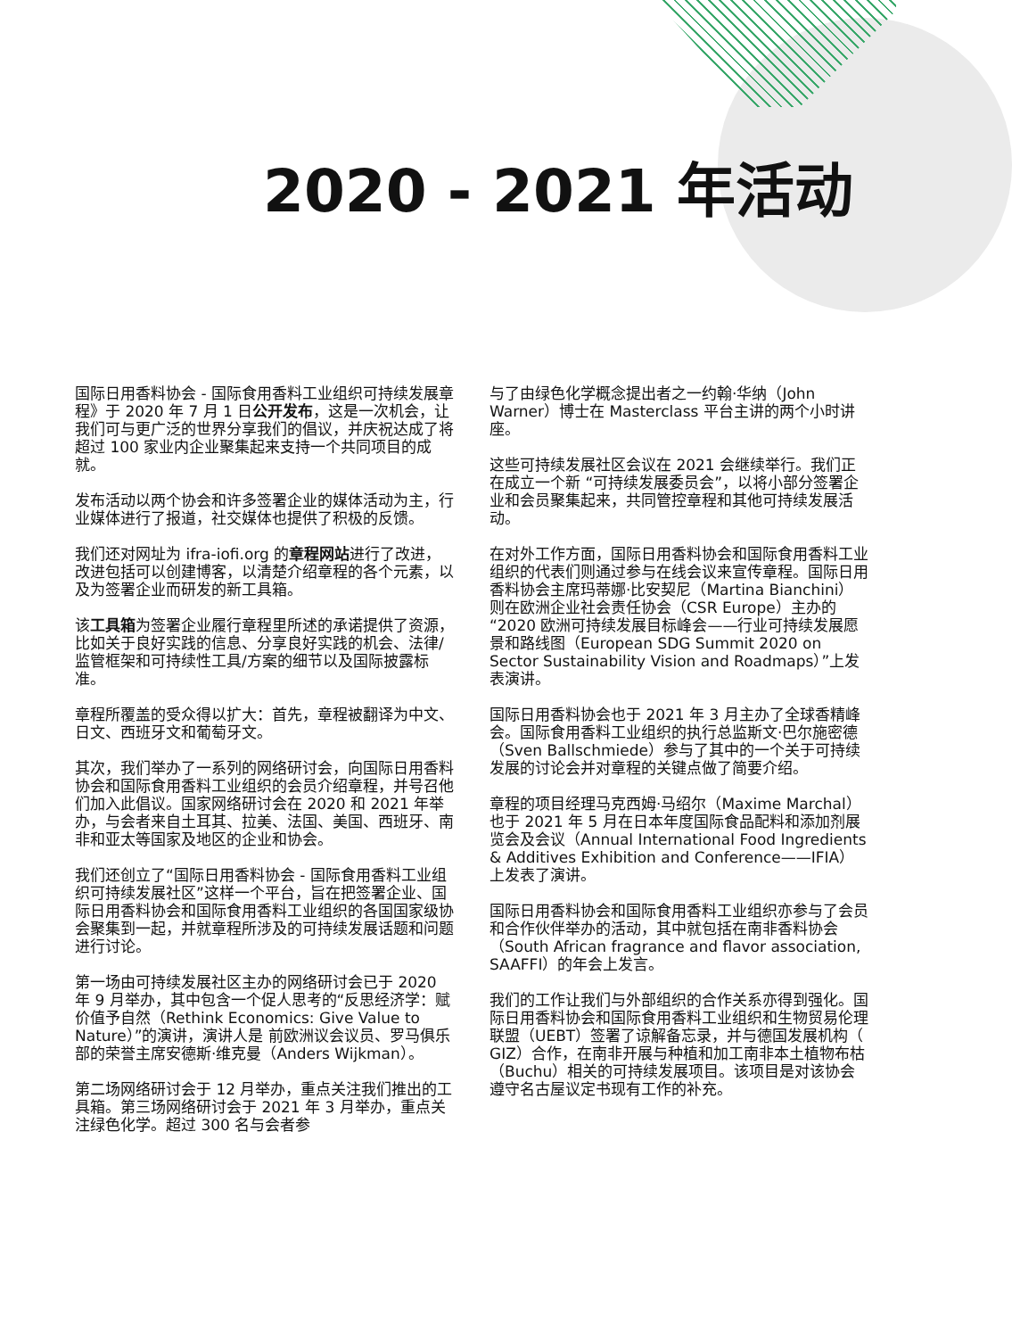2020 - 2021 年活动
国际日用香料协会 - 国际食用香料工业组织可持续发展章程》于 2020 年 7 月 1 日公开发布，这是一次机会，让我们可与更广泛的世界分享我们的倡议，并庆祝达成了将超过 100 家业内企业聚集起来支持一个共同项目的成就。
发布活动以两个协会和许多签署企业的媒体活动为主，行业媒体进行了报道，社交媒体也提供了积极的反馈。
我们还对网址为 ifra-iofi.org 的章程网站进行了改进，改进包括可以创建博客，以清楚介绍章程的各个元素，以及为签署企业而研发的新工具箱。
该工具箱为签署企业履行章程里所述的承诺提供了资源，比如关于良好实践的信息、分享良好实践的机会、法律/监管框架和可持续性工具/方案的细节以及国际披露标准。
章程所覆盖的受众得以扩大：首先，章程被翻译为中文、日文、西班牙文和葡萄牙文。
其次，我们举办了一系列的网络研讨会，向国际日用香料协会和国际食用香料工业组织的会员介绍章程，并号召他们加入此倡议。国家网络研讨会在 2020 和 2021 年举办，与会者来自土耳其、拉美、法国、美国、西班牙、南非和亚太等国家及地区的企业和协会。
我们还创立了“国际日用香料协会 - 国际食用香料工业组织可持续发展社区”这样一个平台，旨在把签署企业、国际日用香料协会和国际食用香料工业组织的各国国家级协会聚集到一起，并就章程所涉及的可持续发展话题和问题进行讨论。
第一场由可持续发展社区主办的网络研讨会已于 2020 年 9 月举办，其中包含一个促人思考的“反思经济学：赋价值予自然（Rethink Economics: Give Value to Nature）”的演讲，演讲人是 前欧洲议会议员、罗马俱乐部的荣誉主席安德斯·维克曼（Anders Wijkman）。
第二场网络研讨会于 12 月举办，重点关注我们推出的工具箱。第三场网络研讨会于 2021 年 3 月举办，重点关注绿色化学。超过 300 名与会者参
与了由绿色化学概念提出者之一约翰·华纳（John Warner）博士在 Masterclass 平台主讲的两个小时讲座。
这些可持续发展社区会议在 2021 会继续举行。我们正在成立一个新 “可持续发展委员会”，以将小部分签署企业和会员聚集起来，共同管控章程和其他可持续发展活动。
在对外工作方面，国际日用香料协会和国际食用香料工业组织的代表们则通过参与在线会议来宣传章程。国际日用香料协会主席玛蒂娜·比安契尼（Martina Bianchini）则在欧洲企业社会责任协会（CSR Europe）主办的“2020 欧洲可持续发展目标峰会——行业可持续发展愿景和路线图（European SDG Summit 2020 on Sector Sustainability Vision and Roadmaps）”上发表演讲。
国际日用香料协会也于 2021 年 3 月主办了全球香精峰会。国际食用香料工业组织的执行总监斯文·巴尔施密德（Sven Ballschmiede）参与了其中的一个关于可持续发展的讨论会并对章程的关键点做了简要介绍。
章程的项目经理马克西姆·马绍尔（Maxime Marchal）也于 2021 年 5 月在日本年度国际食品配料和添加剂展览会及会议（Annual International Food Ingredients & Additives Exhibition and Conference——IFIA）上发表了演讲。
国际日用香料协会和国际食用香料工业组织亦参与了会员和合作伙伴举办的活动，其中就包括在南非香料协会（South African fragrance and flavor association, SAAFFI）的年会上发言。
我们的工作让我们与外部组织的合作关系亦得到强化。国际日用香料协会和国际食用香料工业组织和生物贸易伦理联盟（UEBT）签署了谅解备忘录，并与德国发展机构（ GIZ）合作，在南非开展与种植和加工南非本土植物布枯（Buchu）相关的可持续发展项目。该项目是对该协会遵守名古屋议定书现有工作的补充。